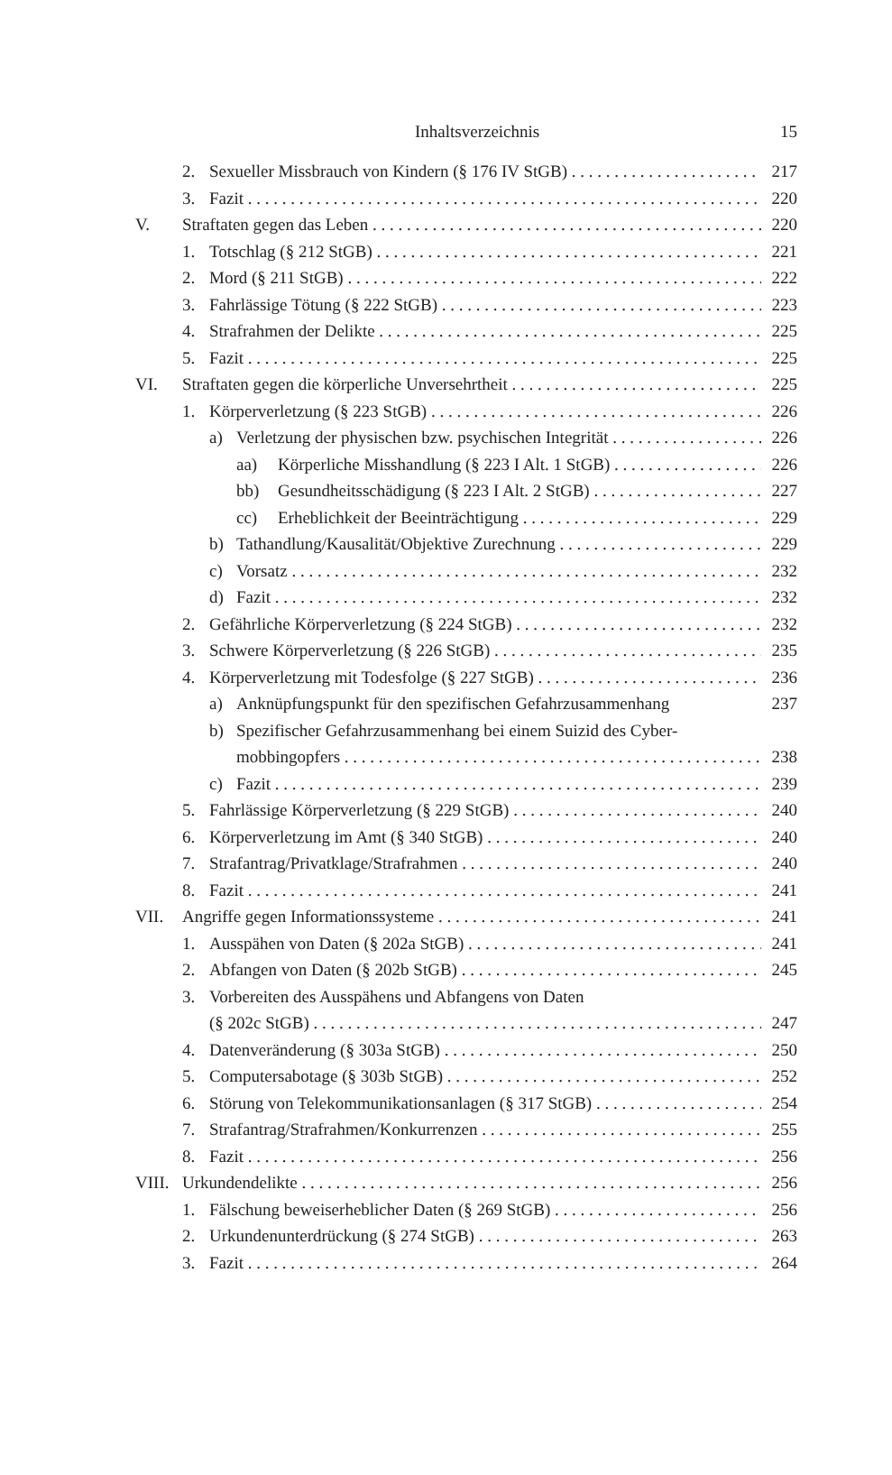Inhaltsverzeichnis 15
2. Sexueller Missbrauch von Kindern (§ 176 IV StGB) 217
3. Fazit 220
V. Straftaten gegen das Leben 220
1. Totschlag (§ 212 StGB) 221
2. Mord (§ 211 StGB) 222
3. Fahrlässige Tötung (§ 222 StGB) 223
4. Strafrahmen der Delikte 225
5. Fazit 225
VI. Straftaten gegen die körperliche Unversehrtheit 225
1. Körperverletzung (§ 223 StGB) 226
a) Verletzung der physischen bzw. psychischen Integrität 226
aa) Körperliche Misshandlung (§ 223 I Alt. 1 StGB) 226
bb) Gesundheitsschädigung (§ 223 I Alt. 2 StGB) 227
cc) Erheblichkeit der Beeinträchtigung 229
b) Tathandlung/Kausalität/Objektive Zurechnung 229
c) Vorsatz 232
d) Fazit 232
2. Gefährliche Körperverletzung (§ 224 StGB) 232
3. Schwere Körperverletzung (§ 226 StGB) 235
4. Körperverletzung mit Todesfolge (§ 227 StGB) 236
a) Anknüpfungspunkt für den spezifischen Gefahrzusammenhang 237
b) Spezifischer Gefahrzusammenhang bei einem Suizid des Cyber-
mobbingopfers 238
c) Fazit 239
5. Fahrlässige Körperverletzung (§ 229 StGB) 240
6. Körperverletzung im Amt (§ 340 StGB) 240
7. Strafantrag/Privatklage/Strafrahmen 240
8. Fazit 241
VII. Angriffe gegen Informationssysteme 241
1. Ausspähen von Daten (§ 202a StGB) 241
2. Abfangen von Daten (§ 202b StGB) 245
3. Vorbereiten des Ausspähens und Abfangens von Daten
(§ 202c StGB) 247
4. Datenveränderung (§ 303a StGB) 250
5. Computersabotage (§ 303b StGB) 252
6. Störung von Telekommunikationsanlagen (§ 317 StGB) 254
7. Strafantrag/Strafrahmen/Konkurrenzen 255
8. Fazit 256
VIII. Urkundendelikte 256
1. Fälschung beweiserheblicher Daten (§ 269 StGB) 256
2. Urkundenunterdrückung (§ 274 StGB) 263
3. Fazit 264